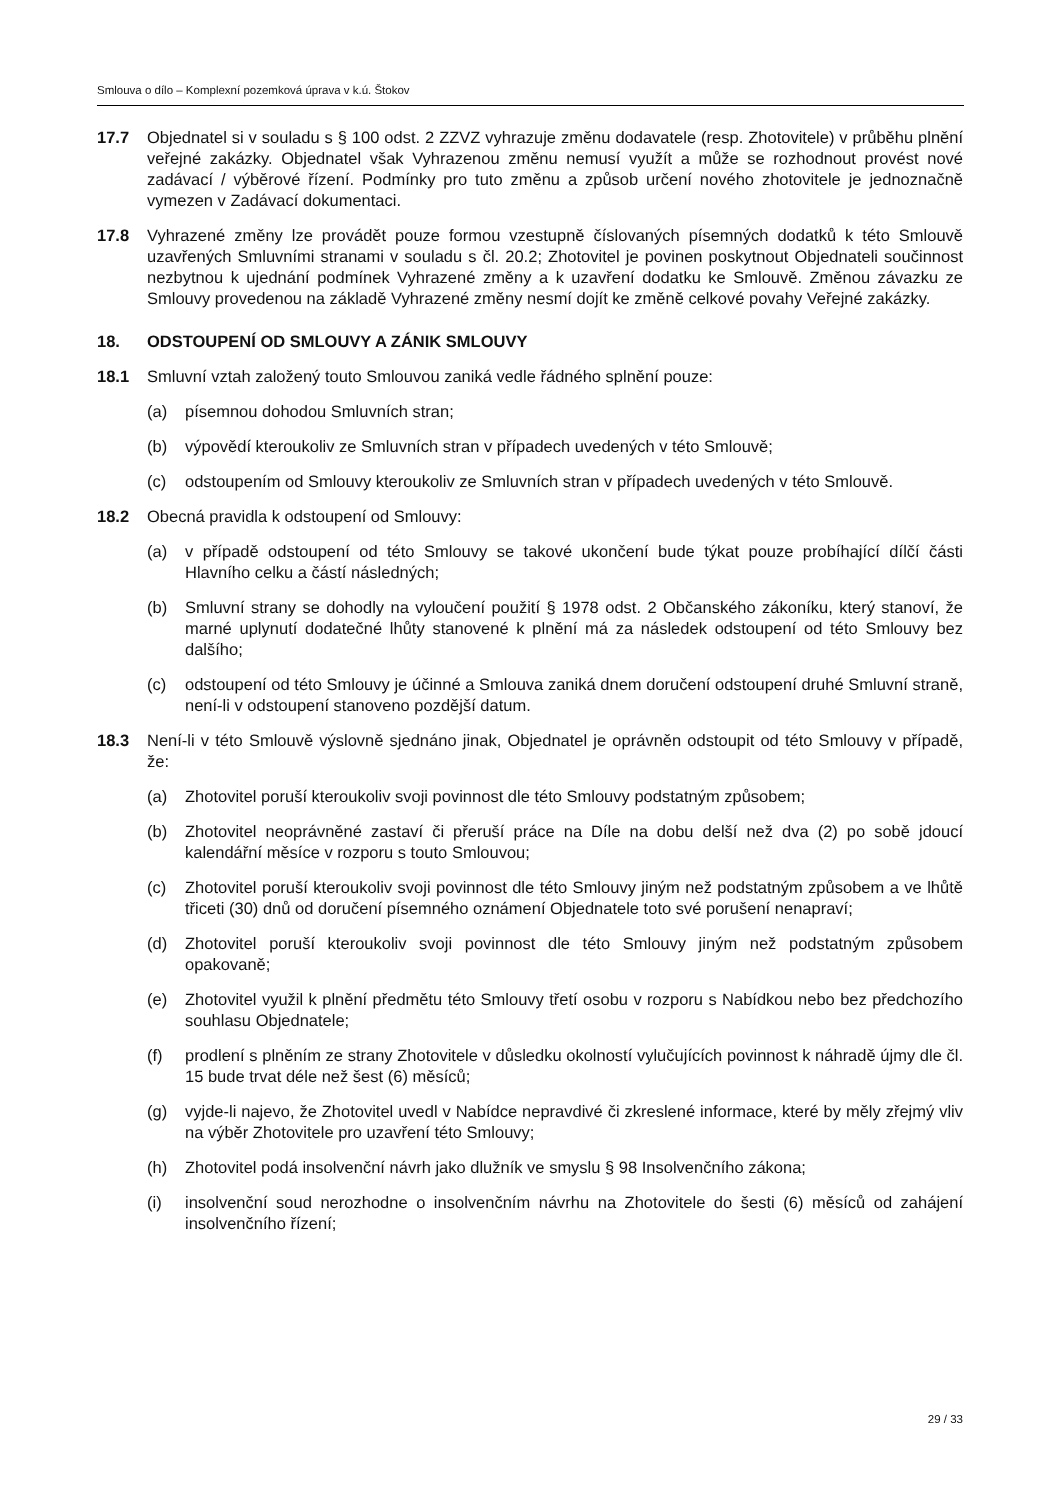Smlouva o dílo – Komplexní pozemková úprava v k.ú. Štokov
17.7 Objednatel si v souladu s § 100 odst. 2 ZZVZ vyhrazuje změnu dodavatele (resp. Zhotovitele) v průběhu plnění veřejné zakázky. Objednatel však Vyhrazenou změnu nemusí využít a může se rozhodnout provést nové zadávací / výběrové řízení. Podmínky pro tuto změnu a způsob určení nového zhotovitele je jednoznačně vymezen v Zadávací dokumentaci.
17.8 Vyhrazené změny lze provádět pouze formou vzestupně číslovaných písemných dodatků k této Smlouvě uzavřených Smluvními stranami v souladu s čl. 20.2; Zhotovitel je povinen poskytnout Objednateli součinnost nezbytnou k ujednání podmínek Vyhrazené změny a k uzavření dodatku ke Smlouvě. Změnou závazku ze Smlouvy provedenou na základě Vyhrazené změny nesmí dojít ke změně celkové povahy Veřejné zakázky.
18. ODSTOUPENÍ OD SMLOUVY A ZÁNIK SMLOUVY
18.1 Smluvní vztah založený touto Smlouvou zaniká vedle řádného splnění pouze:
(a) písemnou dohodou Smluvních stran;
(b) výpovědí kteroukoliv ze Smluvních stran v případech uvedených v této Smlouvě;
(c) odstoupením od Smlouvy kteroukoliv ze Smluvních stran v případech uvedených v této Smlouvě.
18.2 Obecná pravidla k odstoupení od Smlouvy:
(a) v případě odstoupení od této Smlouvy se takové ukončení bude týkat pouze probíhající dílčí části Hlavního celku a částí následných;
(b) Smluvní strany se dohodly na vyloučení použití § 1978 odst. 2 Občanského zákoníku, který stanoví, že marné uplynutí dodatečné lhůty stanovené k plnění má za následek odstoupení od této Smlouvy bez dalšího;
(c) odstoupení od této Smlouvy je účinné a Smlouva zaniká dnem doručení odstoupení druhé Smluvní straně, není-li v odstoupení stanoveno pozdější datum.
18.3 Není-li v této Smlouvě výslovně sjednáno jinak, Objednatel je oprávněn odstoupit od této Smlouvy v případě, že:
(a) Zhotovitel poruší kteroukoliv svoji povinnost dle této Smlouvy podstatným způsobem;
(b) Zhotovitel neoprávněné zastaví či přeruší práce na Díle na dobu delší než dva (2) po sobě jdoucí kalendářní měsíce v rozporu s touto Smlouvou;
(c) Zhotovitel poruší kteroukoliv svoji povinnost dle této Smlouvy jiným než podstatným způsobem a ve lhůtě třiceti (30) dnů od doručení písemného oznámení Objednatele toto své porušení nenapraví;
(d) Zhotovitel poruší kteroukoliv svoji povinnost dle této Smlouvy jiným než podstatným způsobem opakovaně;
(e) Zhotovitel využil k plnění předmětu této Smlouvy třetí osobu v rozporu s Nabídkou nebo bez předchozího souhlasu Objednatele;
(f) prodlení s plněním ze strany Zhotovitele v důsledku okolností vylučujících povinnost k náhradě újmy dle čl. 15 bude trvat déle než šest (6) měsíců;
(g) vyjde-li najevo, že Zhotovitel uvedl v Nabídce nepravdivé či zkreslené informace, které by měly zřejmý vliv na výběr Zhotovitele pro uzavření této Smlouvy;
(h) Zhotovitel podá insolvenční návrh jako dlužník ve smyslu § 98 Insolvenčního zákona;
(i) insolvenční soud nerozhodne o insolvenčním návrhu na Zhotovitele do šesti (6) měsíců od zahájení insolvenčního řízení;
29 / 33